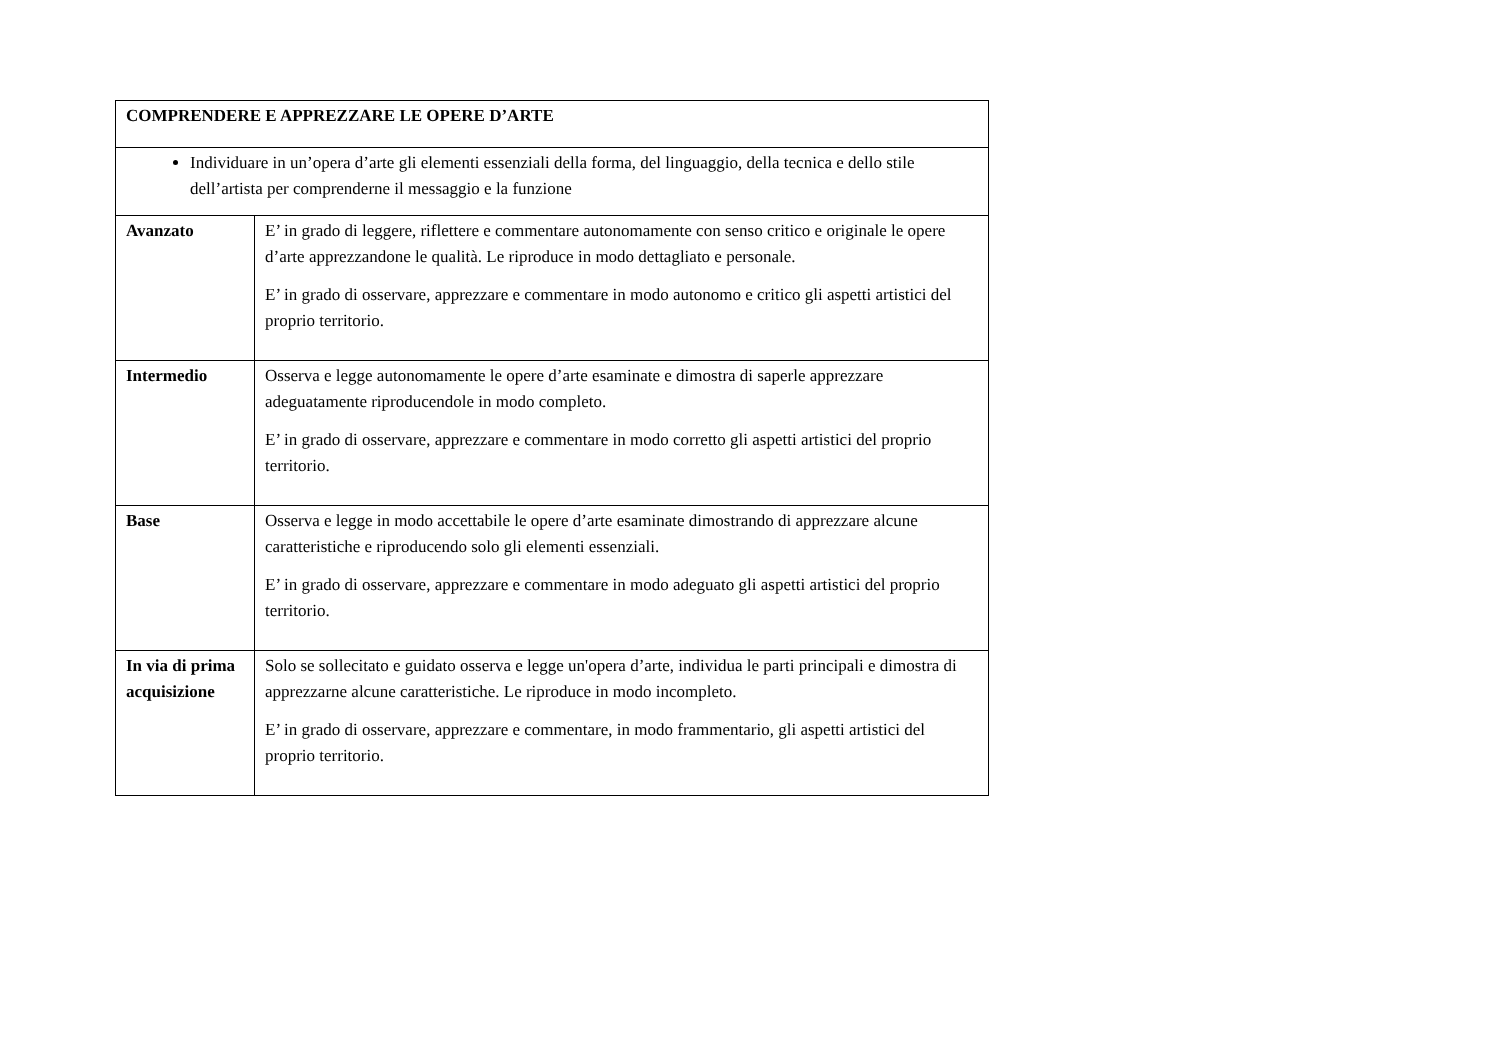| COMPRENDERE E APPREZZARE LE OPERE D’ARTE | |
| Individuare in un’opera d’arte gli elementi essenziali della forma, del linguaggio, della tecnica e dello stile dell’artista per comprenderne il messaggio e la funzione | |
| Avanzato | E’ in grado di leggere, riflettere e commentare autonomamente con senso critico e originale le opere d’arte apprezzandone le qualità. Le riproduce in modo dettagliato e personale. E’ in grado di osservare, apprezzare e commentare in modo autonomo e critico gli aspetti artistici del proprio territorio. |
| Intermedio | Osserva e legge autonomamente le opere d’arte esaminate e dimostra di saperle apprezzare adeguatamente riproducendole in modo completo. E’ in grado di osservare, apprezzare e commentare in modo corretto gli aspetti artistici del proprio territorio. |
| Base | Osserva e legge in modo accettabile le opere d’arte esaminate dimostrando di apprezzare alcune caratteristiche e riproducendo solo gli elementi essenziali. E’ in grado di osservare, apprezzare e commentare in modo adeguato gli aspetti artistici del proprio territorio. |
| In via di prima acquisizione | Solo se sollecitato e guidato osserva e legge un'opera d’arte, individua le parti principali e dimostra di apprezzarne alcune caratteristiche. Le riproduce in modo incompleto. E’ in grado di osservare, apprezzare e commentare, in modo frammentario, gli aspetti artistici del proprio territorio. |